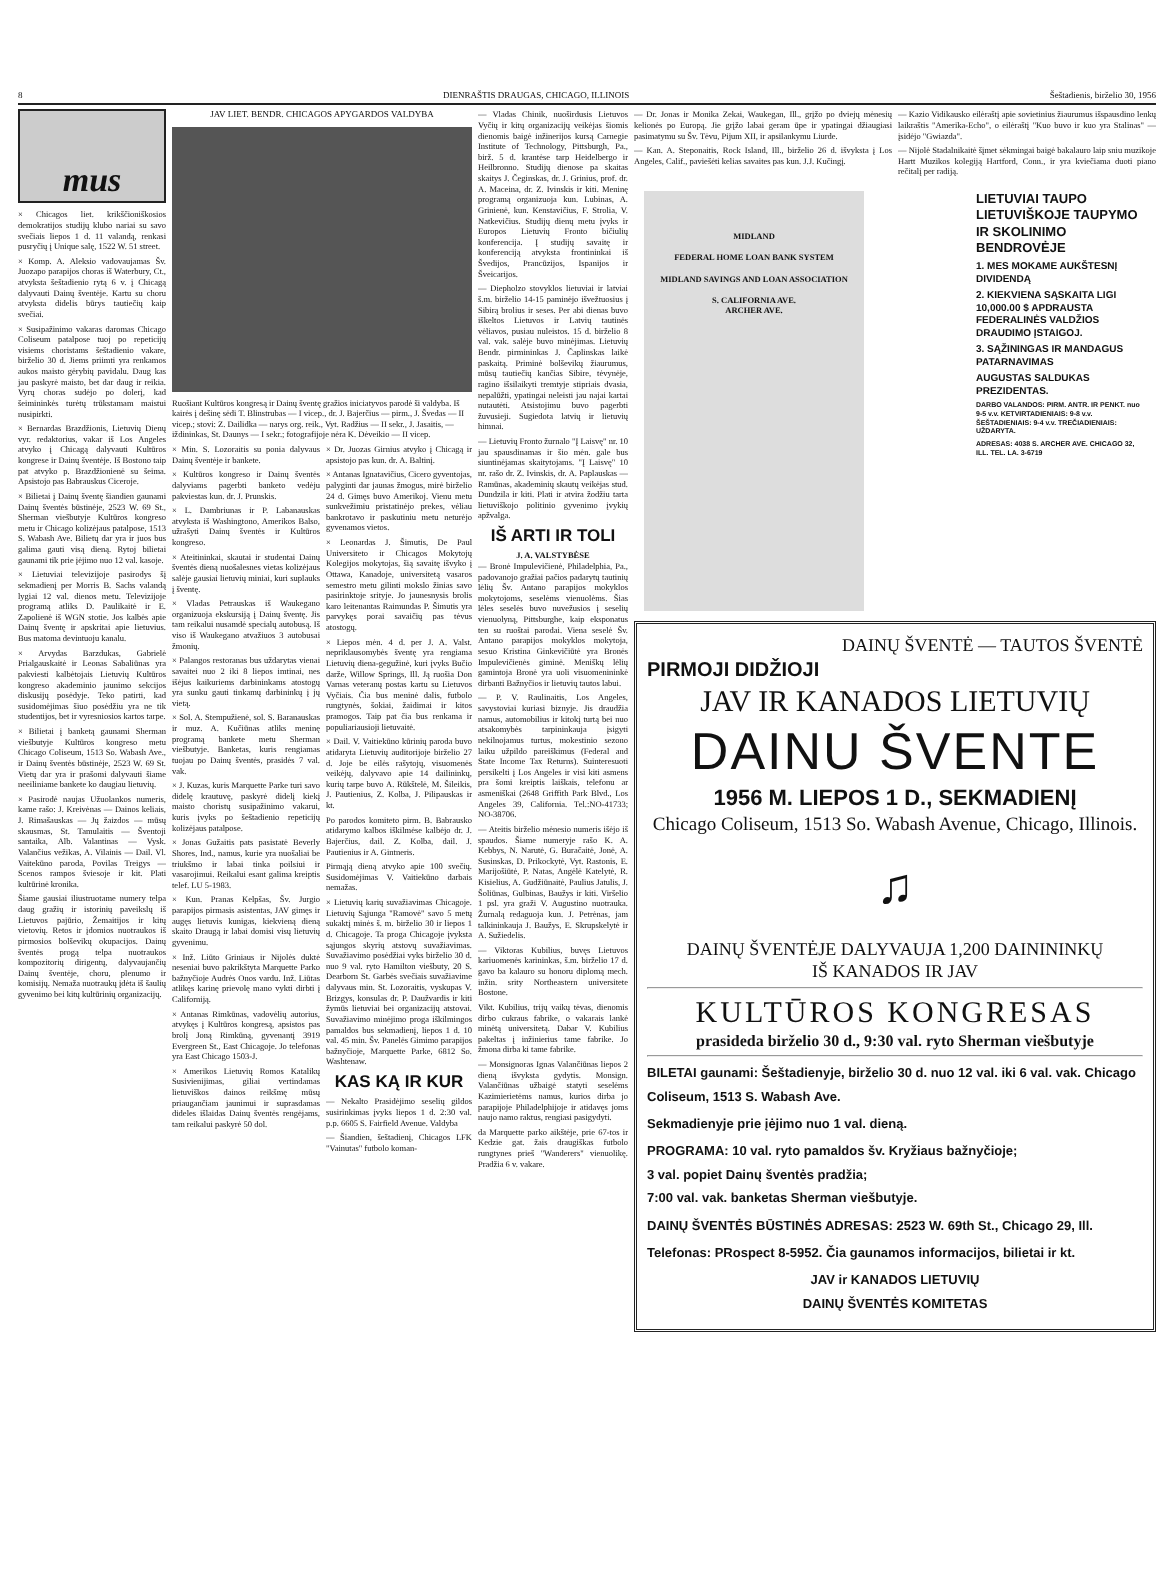8 DIENRAŠTIS DRAUGAS, CHICAGO, ILLINOIS Šeštadienis, birželio 30, 1956
mus
× Chicagos liet. krikščioniškosios demokratijos studijų klubo nariai su savo svečiais liepos 1 d. 11 valandą, renkasi pusryčių į Unique salę, 1522 W. 51 street.
× Komp. A. Aleksio vadovaujamas Šv. Juozapo parapijos choras iš Waterbury, Ct., atvyksta šeštadienio rytą 6 v. į Chicagą dalyvauti Dainų šventėje. Kartu su choru atvyksta didelis būrys tautiečių kaip svečiai.
× Susipažinimo vakaras daromas Chicago Coliseum patalpose tuoj po repeticijų visiems choristams šeštadienio vakare, birželio 30 d. Jiems priimti yra renkamos aukos maisto gėrybių pavidalu. Daug kas jau paskyrė maisto, bet dar daug ir reikia. Vyrų choras sudėjo po dolerį, kad šeimininkės turėtų trūkstamam maistui nusipirkti.
× Bernardas Brazdžionis, Lietuvių Dienų vyr. redaktorius, vakar iš Los Angeles atvyko į Chicagą dalyvauti Kultūros kongrese ir Dainų šventėje. Iš Bostono taip pat atvyko p. Brazdžionienė su šeima. Apsistojo pas Babrauskus Ciceroje.
× Bilietai į Dainų šventę šiandien gaunami Dainų šventės būstinėje, 2523 W. 69 St., Sherman viešbutyje Kultūros kongreso metu ir Chicago kolizėjaus patalpose, 1513 S. Wabash Ave. Bilietų dar yra ir juos bus galima gauti visą dieną. Rytoj bilietai gaunami tik prie įėjimo nuo 12 val. kasoje.
× Lietuviai televizijoje pasirodys šį sekmadienį per Morris B. Sachs valandą lygiai 12 val. dienos metu. Televizijoje programą atliks D. Paulikaitė ir E. Zapolienė iš WGN stotie. Jos kalbės apie Dainų šventę ir apskritai apie lietuvius. Bus matoma devintuoju kanalu.
× Arvydas Barzdukas, Gabrielė Prialgauskaitė ir Leonas Sabaliūnas yra pakviesti kalbėtojais Lietuvių Kultūros kongreso akademinio jaunimo sekcijos diskusijų posėdyje. Teko patirti, kad susidomėjimas šiuo posėdžiu yra ne tik studentijos, bet ir vyresniosios kartos tarpe.
× Bilietai į banketą gaunami Sherman viešbutyje Kultūros kongreso metu Chicago Coliseum, 1513 So. Wabash Ave., ir Dainų šventės būstinėje, 2523 W. 69 St. Vietų dar yra ir prašomi dalyvauti šiame neeiliniame bankete ko daugiau lietuvių.
× Pasirodė naujas Užuolankos numeris, kame rašo: J. Kreivėnas — Dainos keliais, J. Rimašauskas — Jų žaizdos — mūsų skausmas, St. Tamulaitis — Šventoji santaika, Alb. Valantinas — Vysk. Valančius vežikas, A. Vilainis — Dail. Vl. Vaitekūno paroda, Povilas Treigys — Scenos rampos šviesoje ir kit. Plati kultūrinė kronika.
Šiame gausiai iliustruotame numery telpa daug gražių ir istorinių paveikslų iš Lietuvos pajūrio, Žemaitijos ir kitų vietovių. Retos ir įdomios nuotraukos iš pirmosios bolševikų okupacijos. Dainų šventės progą telpa nuotraukos kompozitorių dirigentų, dalyvaujančių Dainų šventėje, choru, plenumo ir komisijų. Nemaža nuotraukų įdėta iš šaulių gyvenimo bei kitų kultūrinių organizacijų.
JAV LIET. BENDR. CHICAGOS APYGARDOS VALDYBA
Ruošiant Kultūros kongresą ir Dainų šventę gražios iniciatyvos parodė ši valdyba. Iš kairės į dešinę sėdi T. Blinstrubas — I vicep., dr. J. Bajerčius — pirm., J. Švedas — II vicep.; stovi: Z. Dailidka — narys org. reik., Vyt. Radžius — II sekr., J. Jasaitis, — iždininkas, St. Daunys — I sekr.; fotografijoje nėra K. Dėveikio — II vicep.
× Min. S. Lozoraitis su ponia dalyvaus Dainų šventėje ir bankete.
× Kultūros kongreso ir Dainų šventės dalyviams pagerbti banketo vedėju pakviestas kun. dr. J. Prunskis.
× L. Dambriunas ir P. Labanauskas atvyksta iš Washingtono, Amerikos Balso, užrašyti Dainų šventės ir Kultūros kongreso.
× Ateitininkai, skautai ir studentai Dainų šventės dieną nuošalesnes vietas kolizėjaus salėje gausiai lietuvių miniai, kuri suplauks į šventę.
× Vladas Petrauskas iš Waukegano organizuoja ekskursiją į Dainų šventę. Jis tam reikalui nusamdė specialų autobusą. Iš viso iš Waukegano atvažiuos 3 autobusai žmonių.
× Palangos restoranas bus uždarytas vienai savaitei nuo 2 iki 8 liepos imtinai, nes išėjus kaikuriems darbininkams atostogų yra sunku gauti tinkamų darbininkų į jų vietą.
× Sol. A. Stempužienė, sol. S. Baranauskas ir muz. A. Kučiūnas atliks meninę programą bankete metu Sherman viešbutyje. Banketas, kuris rengiamas tuojau po Dainų šventės, prasidės 7 val. vak.
× J. Kuzas, kuris Marquette Parke turi savo didelę krautuvę, paskyrė didelį kiekį maisto choristų susipažinimo vakarui, kuris įvyks po šeštadienio repeticijų kolizėjaus patalpose.
× Jonas Gužaitis pats pasistatė Beverly Shores, Ind., namus, kurie yra nuošaliai be triukšmo ir labai tinka poilsiui ir vasarojimui. Reikalui esant galima kreiptis telef. LU 5-1983.
× Kun. Pranas Kelpšas, Šv. Jurgio parapijos pirmasis asistentas, JAV gimęs ir augęs lietuvis kunigas, kiekvieną dieną skaito Draugą ir labai domisi visų lietuvių gyvenimu.
× Inž. Liūto Griniaus ir Nijolės duktė neseniai buvo pakrikštyta Marquette Parko bažnyčioje Audrės Onos vardu. Inž. Liūtas atlikęs karinę prievolę mano vykti dirbti į Californiją.
× Antanas Rimkūnas, vadovėlių autorius, atvykęs į Kultūros kongresą, apsistos pas brolį Joną Rimkūną, gyvenantį 3919 Evergreen St., East Chicagoje. Jo telefonas yra East Chicago 1503-J.
× Amerikos Lietuvių Romos Katalikų Susivienijimas, giliai vertindamas lietuviškos dainos reikšmę mūsų priaugančiam jaunimui ir suprasdamas dideles išlaidas Dainų šventės rengėjams, tam reikalui paskyrė 50 dol.
× Dr. Juozas Girnius atvyko į Chicagą ir apsistojo pas kun. dr. A. Baltinį.
× Antanas Ignatavičius, Cicero gyventojas, palyginti dar jaunas žmogus, mirė birželio 24 d. Gimęs buvo Amerikoj. Vienu metu sunkvežimiu pristatinėjo prekes, vėliau bankrotavo ir paskutiniu metu neturėjo gyvenamos vietos.
× Leonardas J. Šimutis, De Paul Universiteto ir Chicagos Mokytojų Kolegijos mokytojas, šią savaitę išvyko į Ottawa, Kanadoje, universitetą vasaros semestro metu gilinti mokslo žinias savo pasirinktoje srityje. Jo jaunesnysis brolis karo leitenantas Raimundas P. Šimutis yra parvykęs porai savaičių pas tėvus atostogų.
× Liepos mėn. 4 d. per J. A. Valst. nepriklausomybės šventę yra rengiama Lietuvių dienа-gegužinė, kuri įvyks Bučio darže, Willow Springs, Ill. Ją ruošia Don Varnas veteranų postas kartu su Lietuvos Vyčiais. Čia bus meninė dalis, futbolo rungtynės, šokiai, žaidimai ir kitos pramogos. Taip pat čia bus renkama ir populiariausioji lietuvaitė.
× Dail. V. Vaitiekūno kūrinių paroda buvo atidaryta Lietuvių auditorijoje birželio 27 d. Joje be eilės rašytojų, visuomenės veikėjų, dalyvavo apie 14 dailininkų, kurių tarpe buvo A. Rūkštelė, M. Šileikis, J. Pautienius, Z. Kolba, J. Pilipauskas ir kt.
Po parodos komiteto pirm. B. Babrausko atidarymo kalbos iškilmėse kalbėjo dr. J. Bajerčius, dail. Z. Kolba, dail. J. Pautienius ir A. Gintneris.
Pirmąją dieną atvyko apie 100 svečių. Susidomėjimas V. Vaitiekūno darbais nemažas.
× Lietuvių karių suvažiavimas Chicagoje. Lietuvių Sąjunga "Ramovė" savo 5 metų sukaktį minės š. m. birželio 30 ir liepos 1 d. Chicagoje. Ta proga Chicagoje įvyksta sąjungos skyrių atstovų suvažiavimas. Suvažiavimo posėdžiai vyks birželio 30 d. nuo 9 val. ryto Hamilton viešbuty, 20 S. Dearborn St. Garbės svečiais suvažiavime dalyvaus min. St. Lozoraitis, vyskupas V. Brizgys, konsulas dr. P. Daužvardis ir kiti žymūs lietuviai bei organizacijų atstovai. Suvažiavimo minėjimo proga iškilmingos pamaldos bus sekmadienį, liepos 1 d. 10 val. 45 min. Šv. Panelės Gimimo parapijos bažnyčioje, Marquette Parke, 6812 So. Washtenaw.
KAS KĄ IR KUR
— Nekalto Prasidėjimo seselių gildos susirinkimas įvyks liepos 1 d. 2:30 val. p.p. 6605 S. Fairfield Avenue. Valdyba
— Šiandien, šeštadienį, Chicagos LFK "Vainutas" futbolo koman-
— Vladas Chinik, nuoširdusis Lietuvos Vyčių ir kitų organizacijų veikėjas šiomis dienomis baigė inžinerijos kursą Carnegie Institute of Technology, Pittsburgh, Pa., birž. 5 d. krantėse tarp Heidelbergo ir Heilbronno. Studijų dienose pa skaitas skaitys J. Čeginskas, dr. J. Grinius, prof. dr. A. Maceina, dr. Z. Ivinskis ir kiti. Meninę programą organizuoja kun. Lubinas, A. Grinienė, kun. Kenstavičius, F. Strolia, V. Natkevičius. Studijų dienų metu įvyks ir Europos Lietuvių Fronto bičiulių konferencija. Į studijų savaitę ir konferenciją atvyksta frontininkai iš Švedijos, Prancūzijos, Ispanijos ir Šveicarijos.
— Diepholzo stovyklos lietuviai ir latviai š.m. birželio 14-15 paminėjo išvežtuosius į Sibirą brolius ir seses. Per abi dienas buvo iškeltos Lietuvos ir Latvių tautinės vėliavos, pusiau nuleistos. 15 d. birželio 8 val. vak. salėje buvo minėjimas. Lietuvių Bendr. pirmininkas J. Čaplinskas laikė paskaitą. Priminė bolševikų žiaurumus, mūsų tautiečių kančias Sibire, tėvynėje, ragino išsilaikyti tremtyje stipriais dvasia, nepalūžti, ypatingai neleisti jau najai kartai nutautėti. Atsistojimu buvo pagerbti žuvusieji. Sugiedota latvių ir lietuvių himnai.
— Lietuvių Fronto žurnalo "Į Laisvę" nr. 10 jau spausdinamas ir šio mėn. gale bus siuntinėjamas skaitytojams. "Į Laisvę" 10 nr. rašo dr. Z. Ivinskis, dr. A. Paplauskas — Ramūnas, akademinių skautų veikėjas stud. Dundzila ir kiti. Plati ir atvira žodžiu tarta lietuviškojo politinio gyvenimo įvykių apžvalga.
IŠ ARTI IR TOLI
J. A. VALSTYBĖSE
— Bronė Impulevičienė, Philadelphia, Pa., padovanojo gražiai pačios padarytų tautinių lėlių Šv. Antano parapijos mokyklos mokytojoms, seselėms vienuolėms. Šias lėles seselės buvo nuvežusios į seselių vienuolyną, Pittsburghe, kaip eksponatus ten su ruoštai parodai. Viena seselė Šv. Antano parapijos mokyklos mokytoja, sesuo Kristina Ginkevičiūtė yra Bronės Impulevičienės giminė. Meniškų lėlių gamintoja Bronė yra uoli visuomenininkė dirbanti Bažnyčios ir lietuvių tautos labui.
— P. V. Raulinaitis, Los Angeles, savystoviai kuriasi biznyje. Jis draudžia namus, automobilius ir kitokį turtą bei nuo atsakomybės tarpininkauja įsigyti nekilnojamus turtus, mokestinio sezono laiku užpildo pareiškimus (Federal and State Income Tax Returns). Suinteresuoti persikelti į Los Angeles ir visi kiti asmens pra šomi kreiptis laiškais, telefonu ar asmeniškai (2648 Griffith Park Blvd., Los Angeles 39, California. Tel.:NO-41733; NO-38706.
— Ateitis birželio mėnesio numeris išėjo iš spaudos. Šiame numeryje rašo K. A. Kebbys, N. Narutė, G. Buračaitė, Jonė, A. Susinskas, D. Prikockytė, Vyt. Rastonis, E. Marijošiūtė, P. Natas, Angėlė Katelytė, R. Kisielius, A. Gudžiūnaitė, Paulius Jatulis, J. Šoliūnas, Gulbinas, Baužys ir kiti. Viršelio 1 psl. yra graži V. Augustino nuotrauka. Žurnalą redaguoja kun. J. Petrėnas, jam talkininkauja J. Baužys, E. Skrupskelytė ir A. Sužiedelis.
— Viktoras Kubilius, buvęs Lietuvos kariuomenės karininkas, š.m. birželio 17 d. gavo ba kalauro su honoru diplomą mech. inžin. srity Northeastern universitete Bostone.
Vikt. Kubilius, trijų vaikų tėvas, dienomis dirbo cukraus fabrike, o vakarais lankė minėtą universitetą. Dabar V. Kubilius pakeltas į inžinierius tame fabrike. Jo žmona dirba ki tame fabrike.
— Monsignoras Ignas Valančiūnas liepos 2 dieną išvyksta gydytis. Monsign. Valančiūnas užbaigė statyti seselėms Kazimierietėms namus, kurios dirba jo parapijoje Philadelphijoje ir atidavęs joms naujo namo raktus, rengiasi pasigydyti.
da Marquette parko aikštėje, prie 67-tos ir Kedzie gat. žais draugiškas futbolo rungtynes prieš "Wanderers" vienuolikę. Pradžia 6 v. vakare.
— Dr. Jonas ir Monika Zekai, Waukegan, Ill., grįžo po dviejų mėnesių kelionės po Europą. Jie grįžo labai geram ūpe ir ypatingai džiaugiasi pasimatymu su Šv. Tėvu, Pijum XII, ir apsilankymu Liurde.
— Kan. A. Steponaitis, Rock Island, Ill., birželio 26 d. išvyksta į Los Angeles, Calif., paviešėti kelias savaites pas kun. J.J. Kučingį.
— Kazio Vidikausko eilėraštį apie sovietinius žiaurumus išspausdino lenkų laikraštis "Amerika-Echo", o eilėraštį "Kuo buvo ir kuo yra Stalinas" — įsidėjo "Gwiazda".
— Nijolė Stadalnikaitė šįmet sėkmingai baigė bakalauro laip sniu muzikoje Hartt Muzikos kolegiją Hartford, Conn., ir yra kviečiama duoti piano rečitalį per radiją.
MIDLAND
FEDERAL HOME LOAN BANK SYSTEM
MIDLAND SAVINGS AND LOAN ASSOCIATION
S. CALIFORNIA AVE.
ARCHER AVE.
LIETUVIAI TAUPO LIETUVIŠKOJE TAUPYMO IR SKOLINIMO BENDROVĖJE
1. MES MOKAME AUKŠTESNĮ DIVIDENDĄ
2. KIEKVIENA SĄSKAITA LIGI 10,000.00 $ APDRAUSTA FEDERALINĖS VALDŽIOS DRAUDIMO ĮSTAIGOJ.
3. SĄŽININGAS IR MANDAGUS PATARNAVIMAS
AUGUSTAS SALDUKAS PREZIDENTAS.
DARBO VALANDOS: PIRM. ANTR. IR PENKT. nuo 9-5 v.v. KETVIRTADIENIAIS: 9-8 v.v. ŠEŠTADIENIAIS: 9-4 v.v. TREČIADIENIAIS: UŽDARYTA.
ADRESAS: 4038 S. ARCHER AVE. CHICAGO 32, ILL. TEL. LA. 3-6719
DAINŲ ŠVENTĖ — TAUTOS ŠVENTĖ
PIRMOJI DIDŽIOJI
JAV IR KANADOS LIETUVIŲ
DAINU ŠVENTE
1956 M. LIEPOS 1 D., SEKMADIENĮ
Chicago Coliseum, 1513 So. Wabash Avenue, Chicago, Illinois.
♫
DAINŲ ŠVENTĖJE DALYVAUJA 1,200 DAINININKŲ
IŠ KANADOS IR JAV
KULTŪROS KONGRESAS
prasideda birželio 30 d., 9:30 val. ryto Sherman viešbutyje
BILETAI gaunami: Šeštadienyje, birželio 30 d. nuo 12 val. iki 6 val. vak. Chicago Coliseum, 1513 S. Wabash Ave.
Sekmadienyje prie įėjimo nuo 1 val. dieną.
PROGRAMA: 10 val. ryto pamaldos šv. Kryžiaus bažnyčioje;
3 val. popiet Dainų šventės pradžia;
7:00 val. vak. banketas Sherman viešbutyje.
DAINŲ ŠVENTĖS BŪSTINĖS ADRESAS: 2523 W. 69th St., Chicago 29, Ill.
Telefonas: PRospect 8-5952. Čia gaunamos informacijos, bilietai ir kt.
JAV ir KANADOS LIETUVIŲ
DAINŲ ŠVENTĖS KOMITETAS